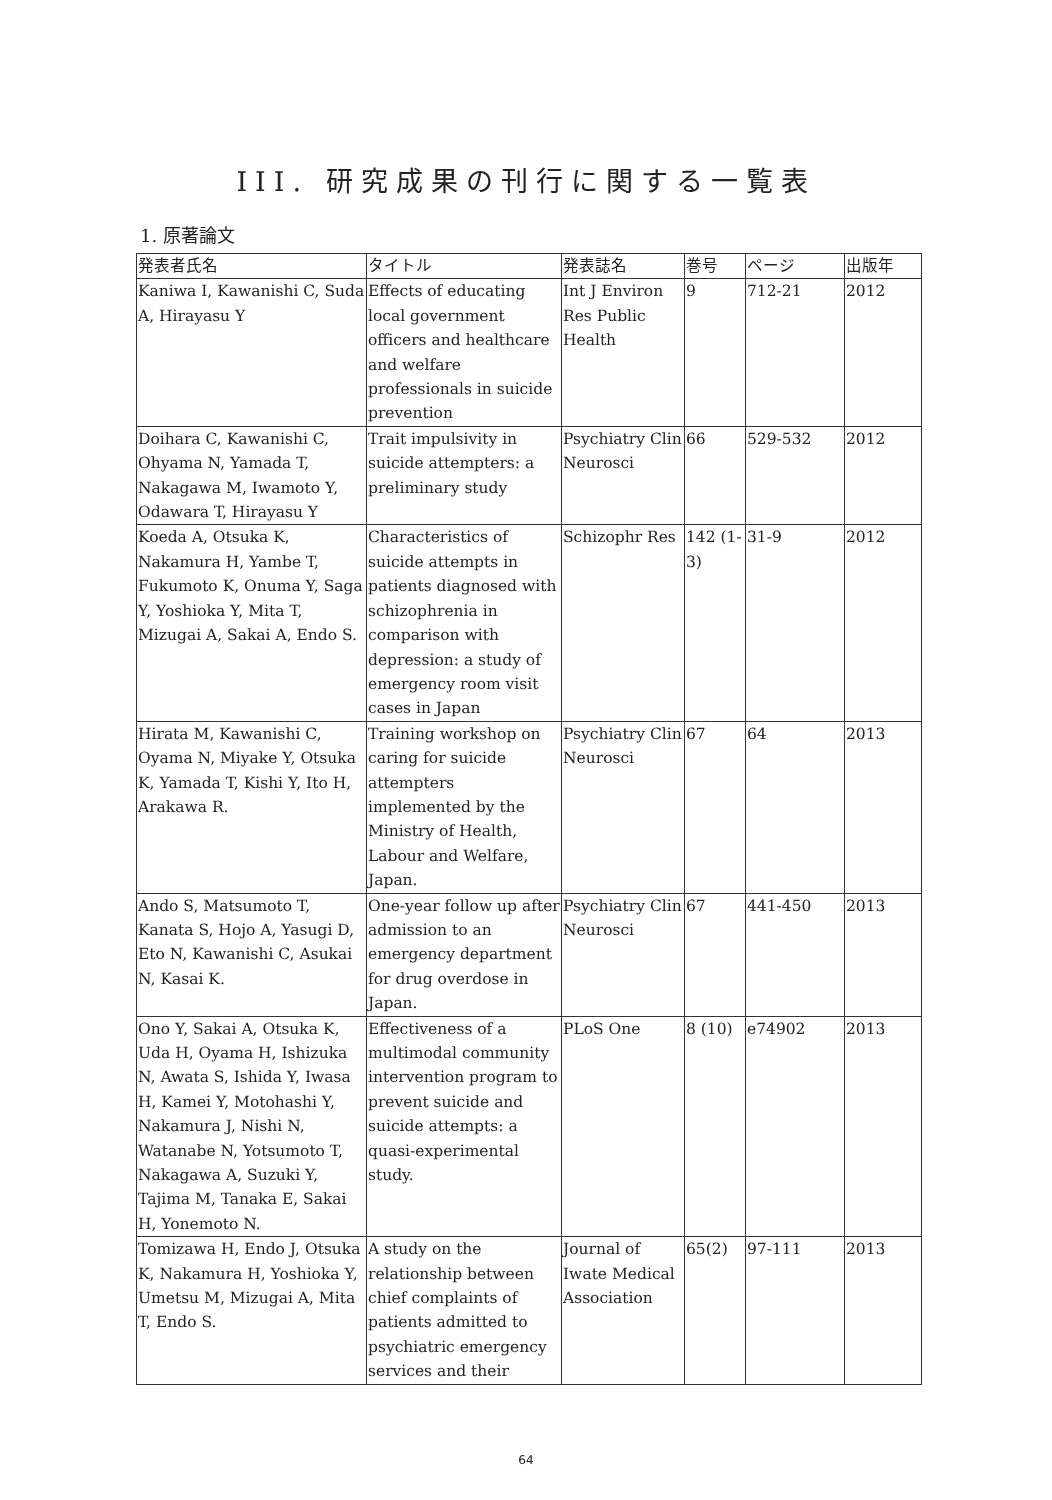III. 研究成果の刊行に関する一覧表
1. 原著論文
| 発表者氏名 | タイトル | 発表誌名 | 巻号 | ページ | 出版年 |
| --- | --- | --- | --- | --- | --- |
| Kaniwa I, Kawanishi C, Suda A, Hirayasu Y | Effects of educating local government officers and healthcare and welfare professionals in suicide prevention | Int J Environ Res Public Health | 9 | 712-21 | 2012 |
| Doihara C, Kawanishi C, Ohyama N, Yamada T, Nakagawa M, Iwamoto Y, Odawara T, Hirayasu Y | Trait impulsivity in suicide attempters: a preliminary study | Psychiatry Clin Neurosci | 66 | 529-532 | 2012 |
| Koeda A, Otsuka K, Nakamura H, Yambe T, Fukumoto K, Onuma Y, Saga Y, Yoshioka Y, Mita T, Mizugai A, Sakai A, Endo S. | Characteristics of suicide attempts in patients diagnosed with schizophrenia in comparison with depression: a study of emergency room visit cases in Japan | Schizophr Res | 142 (1-3) | 31-9 | 2012 |
| Hirata M, Kawanishi C, Oyama N, Miyake Y, Otsuka K, Yamada T, Kishi Y, Ito H, Arakawa R. | Training workshop on caring for suicide attempters implemented by the Ministry of Health, Labour and Welfare, Japan. | Psychiatry Clin Neurosci | 67 | 64 | 2013 |
| Ando S, Matsumoto T, Kanata S, Hojo A, Yasugi D, Eto N, Kawanishi C, Asukai N, Kasai K. | One-year follow up after admission to an emergency department for drug overdose in Japan. | Psychiatry Clin Neurosci | 67 | 441-450 | 2013 |
| Ono Y, Sakai A, Otsuka K, Uda H, Oyama H, Ishizuka N, Awata S, Ishida Y, Iwasa H, Kamei Y, Motohashi Y, Nakamura J, Nishi N, Watanabe N, Yotsumoto T, Nakagawa A, Suzuki Y, Tajima M, Tanaka E, Sakai H, Yonemoto N. | Effectiveness of a multimodal community intervention program to prevent suicide and suicide attempts: a quasi-experimental study. | PLoS One | 8 (10) | e74902 | 2013 |
| Tomizawa H, Endo J, Otsuka K, Nakamura H, Yoshioka Y, Umetsu M, Mizugai A, Mita T, Endo S. | A study on the relationship between chief complaints of patients admitted to psychiatric emergency services and their | Journal of Iwate Medical Association | 65(2) | 97-111 | 2013 |
64